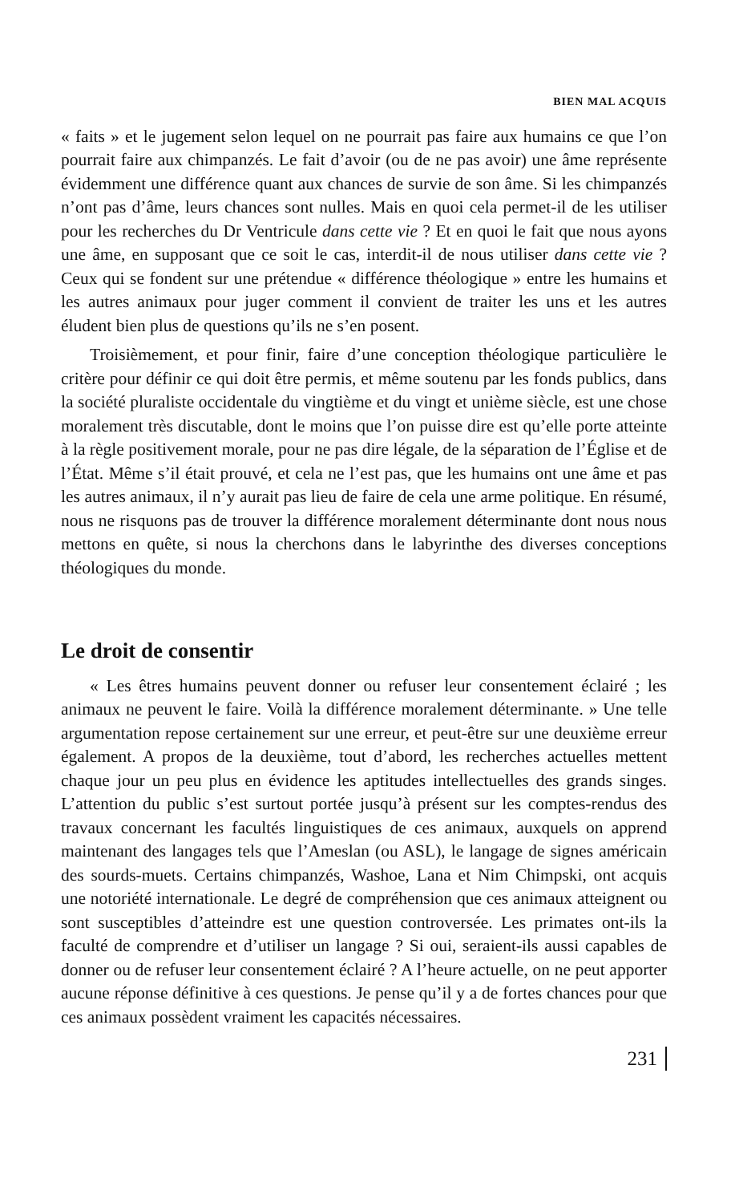BIEN MAL ACQUIS
« faits » et le jugement selon lequel on ne pourrait pas faire aux humains ce que l’on pourrait faire aux chimpanzés. Le fait d’avoir (ou de ne pas avoir) une âme représente évidemment une différence quant aux chances de survie de son âme. Si les chimpanzés n’ont pas d’âme, leurs chances sont nulles. Mais en quoi cela permet-il de les utiliser pour les recherches du Dr Ventricule dans cette vie ? Et en quoi le fait que nous ayons une âme, en supposant que ce soit le cas, interdit-il de nous utiliser dans cette vie ? Ceux qui se fondent sur une prétendue « différence théologique » entre les humains et les autres animaux pour juger comment il convient de traiter les uns et les autres éludent bien plus de questions qu’ils ne s’en posent.
Troisièmement, et pour finir, faire d’une conception théologique particulière le critère pour définir ce qui doit être permis, et même soutenu par les fonds publics, dans la société pluraliste occidentale du vingtième et du vingt et unième siècle, est une chose moralement très discutable, dont le moins que l’on puisse dire est qu’elle porte atteinte à la règle positivement morale, pour ne pas dire légale, de la séparation de l’Église et de l’État. Même s’il était prouvé, et cela ne l’est pas, que les humains ont une âme et pas les autres animaux, il n’y aurait pas lieu de faire de cela une arme politique. En résumé, nous ne risquons pas de trouver la différence moralement déterminante dont nous nous mettons en quête, si nous la cherchons dans le labyrinthe des diverses conceptions théologiques du monde.
Le droit de consentir
« Les êtres humains peuvent donner ou refuser leur consentement éclairé ; les animaux ne peuvent le faire. Voilà la différence moralement déterminante. » Une telle argumentation repose certainement sur une erreur, et peut-être sur une deuxième erreur également. A propos de la deuxième, tout d’abord, les recherches actuelles mettent chaque jour un peu plus en évidence les aptitudes intellectuelles des grands singes. L’attention du public s’est surtout portée jusqu’à présent sur les comptes-rendus des travaux concernant les facultés linguistiques de ces animaux, auxquels on apprend maintenant des langages tels que l’Ameslan (ou ASL), le langage de signes américain des sourds-muets. Certains chimpanzés, Washoe, Lana et Nim Chimpski, ont acquis une notoriété internationale. Le degré de compréhension que ces animaux atteignent ou sont susceptibles d’atteindre est une question controversée. Les primates ont-ils la faculté de comprendre et d’utiliser un langage ? Si oui, seraient-ils aussi capables de donner ou de refuser leur consentement éclairé ? A l’heure actuelle, on ne peut apporter aucune réponse définitive à ces questions. Je pense qu’il y a de fortes chances pour que ces animaux possèdent vraiment les capacités nécessaires.
231